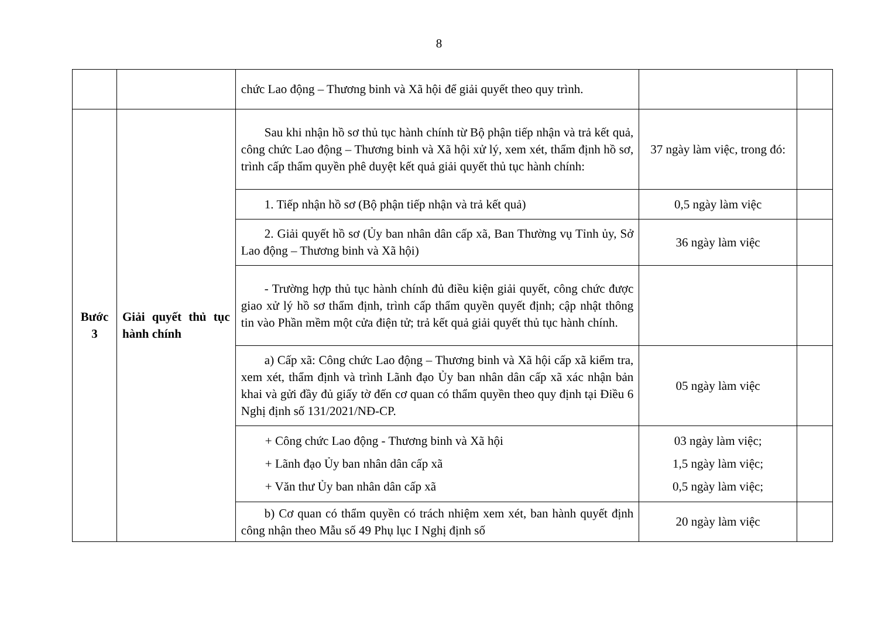8
| | | chức Lao động – Thương binh và Xã hội để giải quyết theo quy trình. | | |
| Bước 3 | Giải quyết thủ tục hành chính | Sau khi nhận hồ sơ thủ tục hành chính từ Bộ phận tiếp nhận và trả kết quả, công chức Lao động – Thương binh và Xã hội xử lý, xem xét, thẩm định hồ sơ, trình cấp thẩm quyền phê duyệt kết quả giải quyết thủ tục hành chính: | 37 ngày làm việc, trong đó: | |
| | | 1. Tiếp nhận hồ sơ (Bộ phận tiếp nhận và trả kết quả) | 0,5 ngày làm việc | |
| | | 2. Giải quyết hồ sơ (Ủy ban nhân dân cấp xã, Ban Thường vụ Tỉnh ủy, Sở Lao động – Thương binh và Xã hội) | 36 ngày làm việc | |
| | | - Trường hợp thủ tục hành chính đủ điều kiện giải quyết, công chức được giao xử lý hồ sơ thẩm định, trình cấp thẩm quyền quyết định; cập nhật thông tin vào Phần mềm một cửa điện tử; trả kết quả giải quyết thủ tục hành chính. | | |
| | | a) Cấp xã: Công chức Lao động – Thương binh và Xã hội cấp xã kiểm tra, xem xét, thẩm định và trình Lãnh đạo Ủy ban nhân dân cấp xã xác nhận bản khai và gửi đầy đủ giấy tờ đến cơ quan có thẩm quyền theo quy định tại Điều 6 Nghị định số 131/2021/NĐ-CP. | 05 ngày làm việc | |
| | | + Công chức Lao động - Thương binh và Xã hội + Lãnh đạo Ủy ban nhân dân cấp xã + Văn thư Ủy ban nhân dân cấp xã | 03 ngày làm việc; 1,5 ngày làm việc; 0,5 ngày làm việc; | |
| | | b) Cơ quan có thẩm quyền có trách nhiệm xem xét, ban hành quyết định công nhận theo Mẫu số 49 Phụ lục I Nghị định số | 20 ngày làm việc | |